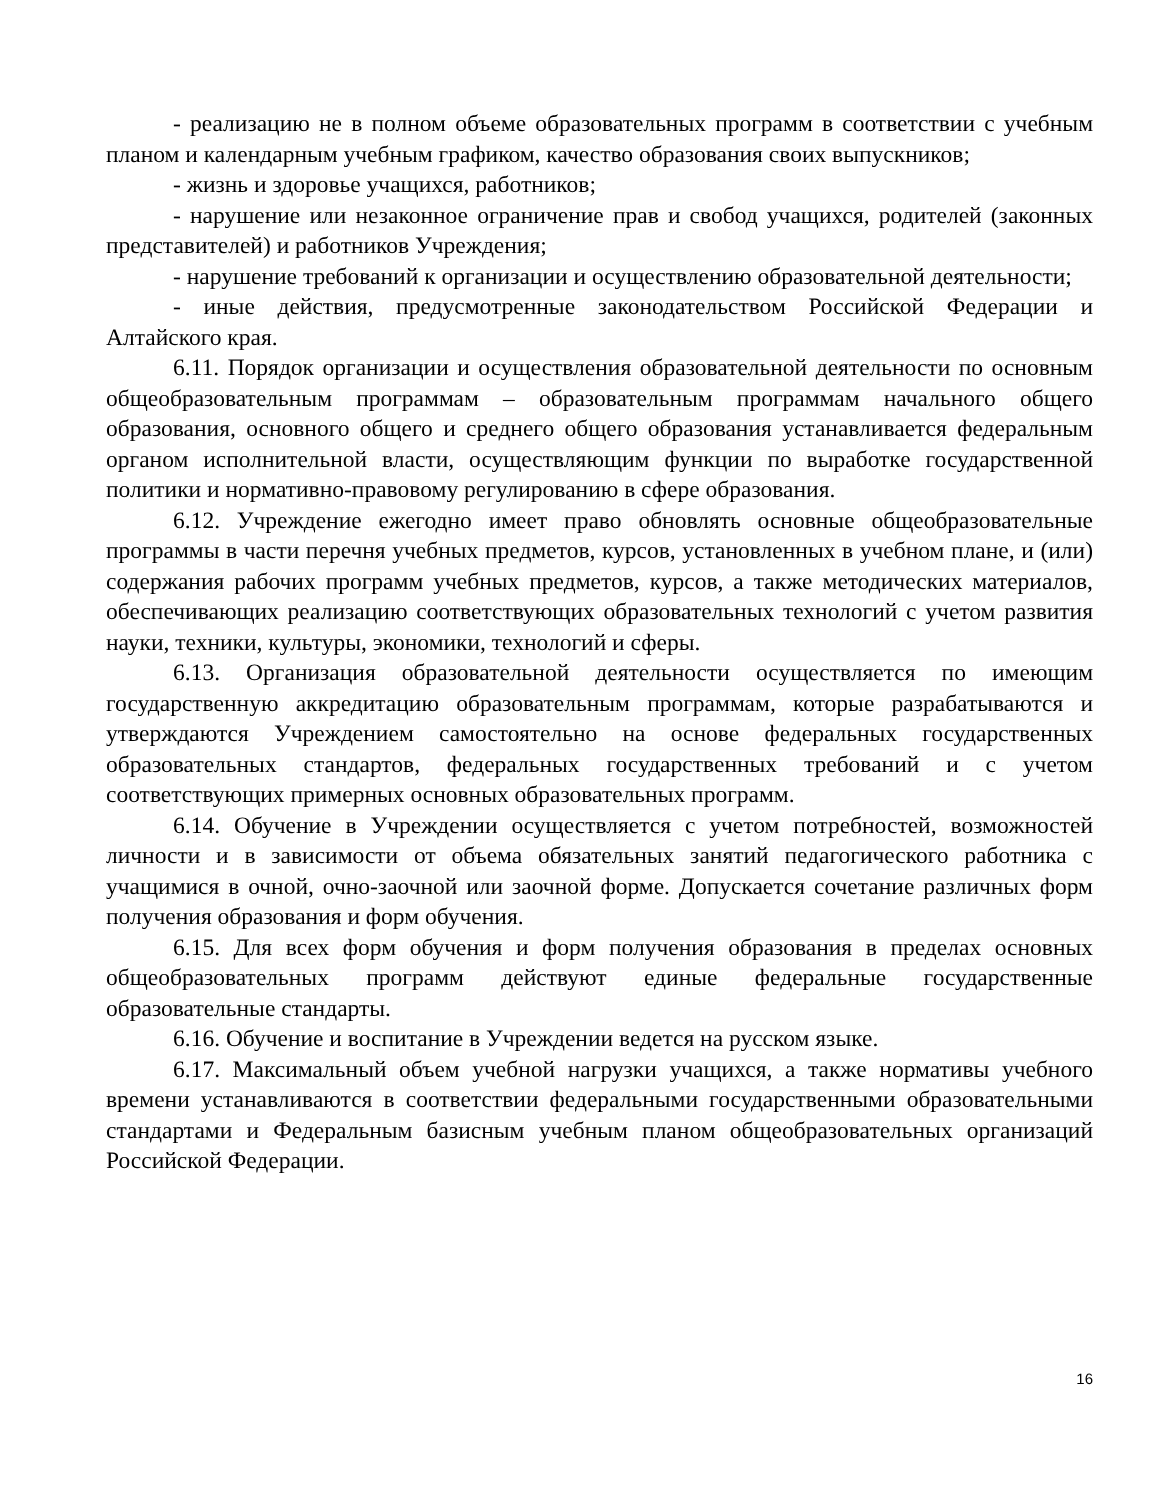- реализацию не в полном объеме образовательных программ в соответствии с учебным планом и календарным учебным графиком, качество образования своих выпускников;
- жизнь и здоровье учащихся, работников;
- нарушение или незаконное ограничение прав и свобод учащихся, родителей (законных представителей) и работников Учреждения;
- нарушение требований к организации и осуществлению образовательной деятельности;
- иные действия, предусмотренные законодательством Российской Федерации и Алтайского края.
6.11. Порядок организации и осуществления образовательной деятельности по основным общеобразовательным программам – образовательным программам начального общего образования, основного общего и среднего общего образования устанавливается федеральным органом исполнительной власти, осуществляющим функции по выработке государственной политики и нормативно-правовому регулированию в сфере образования.
6.12. Учреждение ежегодно имеет право обновлять основные общеобразовательные программы в части перечня учебных предметов, курсов, установленных в учебном плане, и (или) содержания рабочих программ учебных предметов, курсов, а также методических материалов, обеспечивающих реализацию соответствующих образовательных технологий с учетом развития науки, техники, культуры, экономики, технологий и сферы.
6.13. Организация образовательной деятельности осуществляется по имеющим государственную аккредитацию образовательным программам, которые разрабатываются и утверждаются Учреждением самостоятельно на основе федеральных государственных образовательных стандартов, федеральных государственных требований и с учетом соответствующих примерных основных образовательных программ.
6.14. Обучение в Учреждении осуществляется с учетом потребностей, возможностей личности и в зависимости от объема обязательных занятий педагогического работника с учащимися в очной, очно-заочной или заочной форме. Допускается сочетание различных форм получения образования и форм обучения.
6.15. Для всех форм обучения и форм получения образования в пределах основных общеобразовательных программ действуют единые федеральные государственные образовательные стандарты.
6.16. Обучение и воспитание в Учреждении ведется на русском языке.
6.17. Максимальный объем учебной нагрузки учащихся, а также нормативы учебного времени устанавливаются в соответствии федеральными государственными образовательными стандартами и Федеральным базисным учебным планом общеобразовательных организаций Российской Федерации.
16